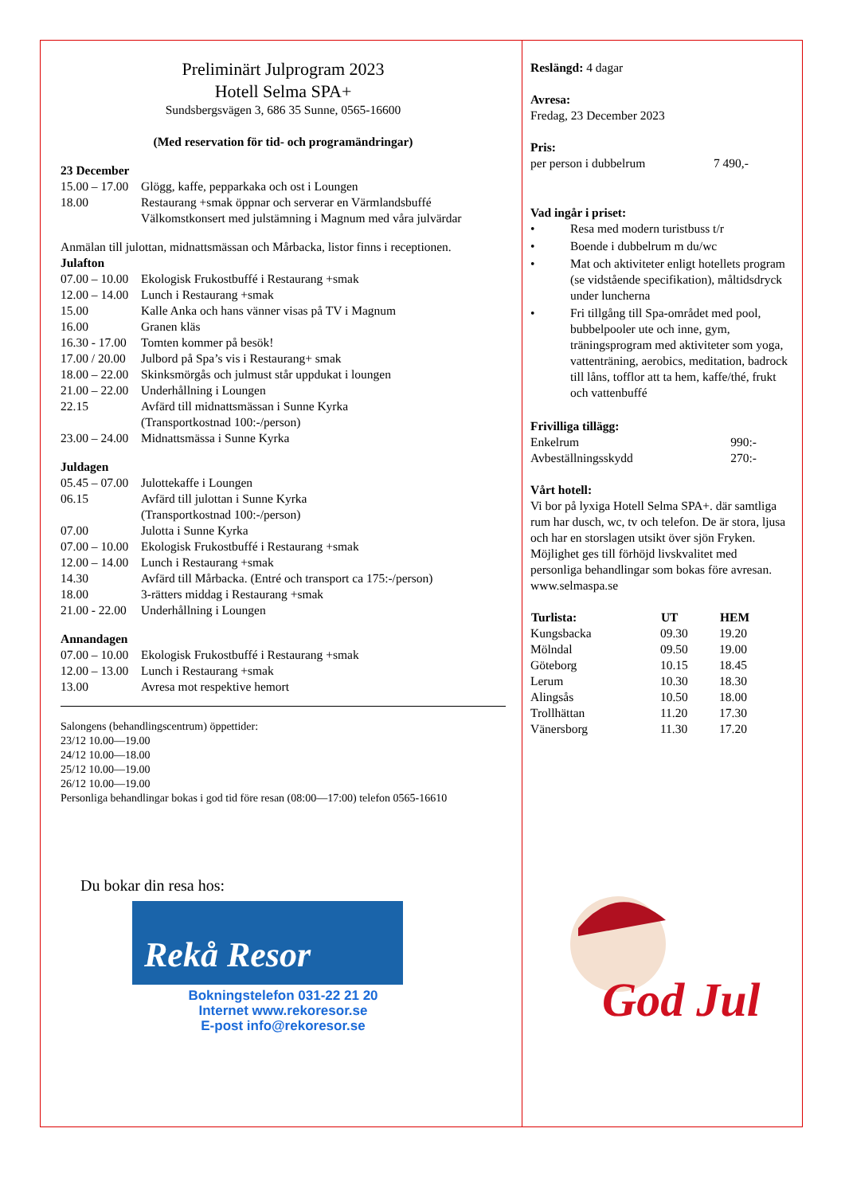Preliminärt Julprogram 2023
Hotell Selma SPA+
Sundsbergsvägen 3, 686 35 Sunne, 0565-16600
(Med reservation för tid- och programändringar)
23 December
| 15.00 – 17.00 | Glögg, kaffe, pepparkaka och ost i Loungen |
| 18.00 | Restaurang +smak öppnar och serverar en Värmlandsbuffé Välkomstkonsert med julstämning i Magnum med våra julvärdar |
Anmälan till julottan, midnattsmässan och Mårbacka, listor finns i receptionen.
Julafton
| 07.00 – 10.00 | Ekologisk Frukostbuffé i Restaurang +smak |
| 12.00 – 14.00 | Lunch i Restaurang +smak |
| 15.00 | Kalle Anka och hans vänner visas på TV i Magnum |
| 16.00 | Granen kläs |
| 16.30 - 17.00 | Tomten kommer på besök! |
| 17.00 / 20.00 | Julbord på Spa’s vis i Restaurang+ smak |
| 18.00 – 22.00 | Skinksmörgås och julmust står uppdukat i loungen |
| 21.00 – 22.00 | Underhållning i Loungen |
| 22.15 | Avfärd till midnattsmässan i Sunne Kyrka (Transportkostnad 100:-/person) |
| 23.00 – 24.00 | Midnattsmässa i Sunne Kyrka |
Juldagen
| 05.45 – 07.00 | Julottekaffe i Loungen |
| 06.15 | Avfärd till julottan i Sunne Kyrka (Transportkostnad 100:-/person) |
| 07.00 | Julotta i Sunne Kyrka |
| 07.00 – 10.00 | Ekologisk Frukostbuffé i Restaurang +smak |
| 12.00 – 14.00 | Lunch i Restaurang +smak |
| 14.30 | Avfärd till Mårbacka. (Entré och transport ca 175:-/person) |
| 18.00 | 3-rätters middag i Restaurang +smak |
| 21.00 - 22.00 | Underhållning i Loungen |
Annandagen
| 07.00 – 10.00 | Ekologisk Frukostbuffé i Restaurang +smak |
| 12.00 – 13.00 | Lunch i Restaurang +smak |
| 13.00 | Avresa mot respektive hemort |
Salongens (behandlingscentrum) öppettider:
23/12 10.00—19.00
24/12 10.00—18.00
25/12 10.00—19.00
26/12 10.00—19.00
Personliga behandlingar bokas i god tid före resan (08:00—17:00) telefon 0565-16610
Du bokar din resa hos:
Rekå Resor
Bokningstelefon 031-22 21 20
Internet www.rekoresor.se
E-post info@rekoresor.se
Reslängd: 4 dagar
Avresa:
Fredag, 23 December 2023
Pris:
| per person i dubbelrum | 7 490,- |
Vad ingår i priset:
• Resa med modern turistbuss t/r
• Boende i dubbelrum m du/wc
• Mat och aktiviteter enligt hotellets program (se vidstående specifikation), måltidsdryck under luncherna
• Fri tillgång till Spa-området med pool, bubbelpooler ute och inne, gym, träningsprogram med aktiviteter som yoga, vattenträning, aerobics, meditation, badrock till låns, tofflor att ta hem, kaffe/thé, frukt och vattenbuffé
Frivilliga tillägg:
| Enkelrum | 990:- |
| Avbeställningsskydd | 270:- |
Vårt hotell:
Vi bor på lyxiga Hotell Selma SPA+. där samtliga rum har dusch, wc, tv och telefon. De är stora, ljusa och har en storslagen utsikt över sjön Fryken. Möjlighet ges till förhöjd livskvalitet med personliga behandlingar som bokas före avresan.
www.selmaspa.se
| Turlista: | UT | HEM |
| --- | --- | --- |
| Kungsbacka | 09.30 | 19.20 |
| Mölndal | 09.50 | 19.00 |
| Göteborg | 10.15 | 18.45 |
| Lerum | 10.30 | 18.30 |
| Alingsås | 10.50 | 18.00 |
| Trollhättan | 11.20 | 17.30 |
| Vänersborg | 11.30 | 17.20 |
God Jul